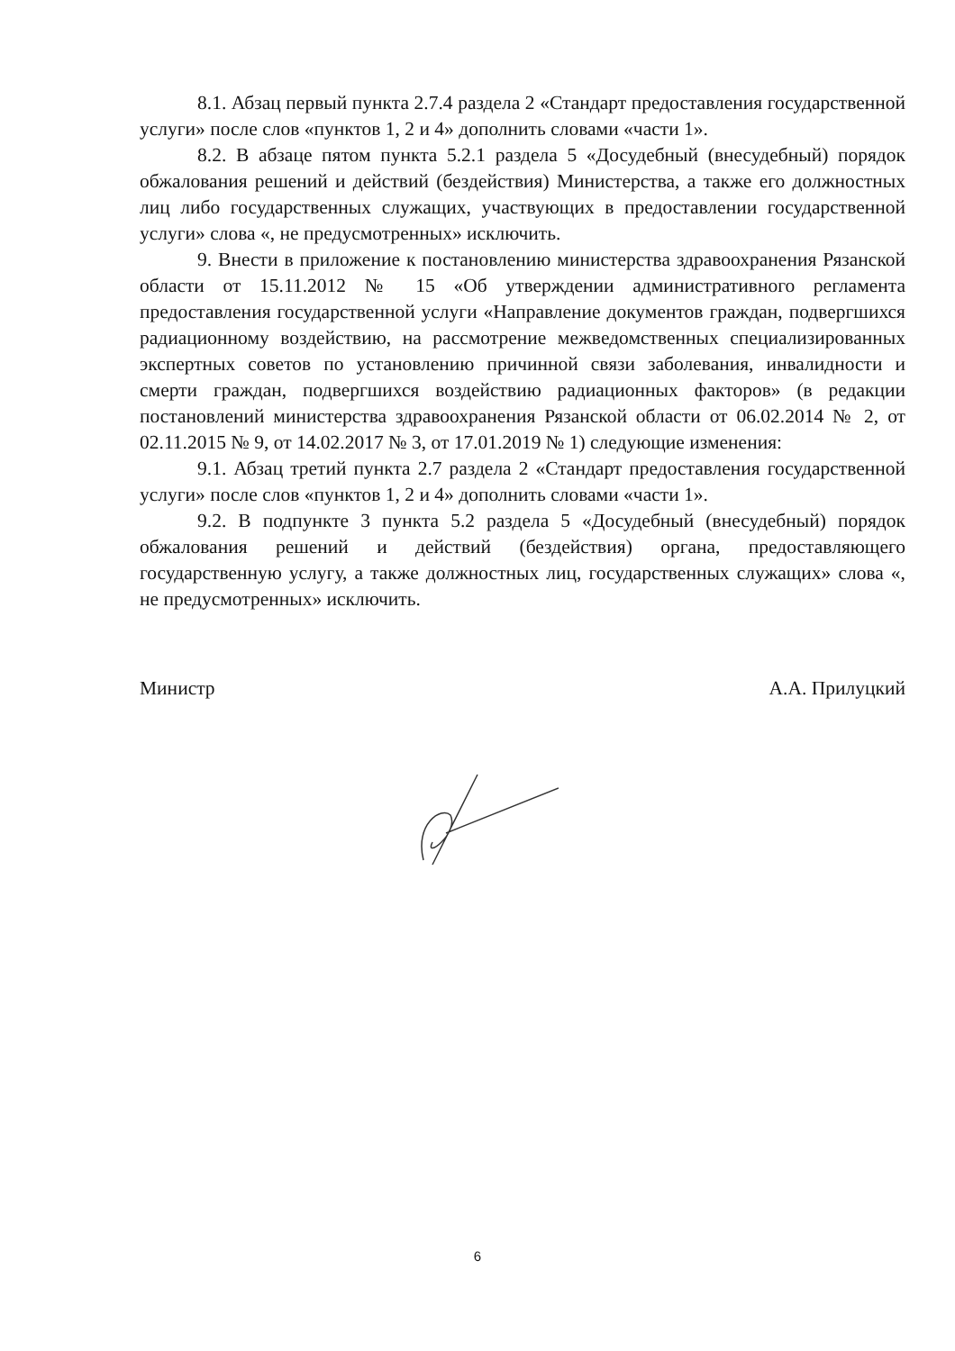8.1. Абзац первый пункта 2.7.4 раздела 2 «Стандарт предоставления государственной услуги» после слов «пунктов 1, 2 и 4» дополнить словами «части 1».
8.2. В абзаце пятом пункта 5.2.1 раздела 5 «Досудебный (внесудебный) порядок обжалования решений и действий (бездействия) Министерства, а также его должностных лиц либо государственных служащих, участвующих в предоставлении государственной услуги» слова «, не предусмотренных» исключить.
9. Внести в приложение к постановлению министерства здравоохранения Рязанской области от 15.11.2012 № 15 «Об утверждении административного регламента предоставления государственной услуги «Направление документов граждан, подвергшихся радиационному воздействию, на рассмотрение межведомственных специализированных экспертных советов по установлению причинной связи заболевания, инвалидности и смерти граждан, подвергшихся воздействию радиационных факторов» (в редакции постановлений министерства здравоохранения Рязанской области от 06.02.2014 № 2, от 02.11.2015 № 9, от 14.02.2017 № 3, от 17.01.2019 № 1) следующие изменения:
9.1. Абзац третий пункта 2.7 раздела 2 «Стандарт предоставления государственной услуги» после слов «пунктов 1, 2 и 4» дополнить словами «части 1».
9.2. В подпункте 3 пункта 5.2 раздела 5 «Досудебный (внесудебный) порядок обжалования решений и действий (бездействия) органа, предоставляющего государственную услугу, а также должностных лиц, государственных служащих» слова «, не предусмотренных» исключить.
Министр А.А. Прилуцкий
6